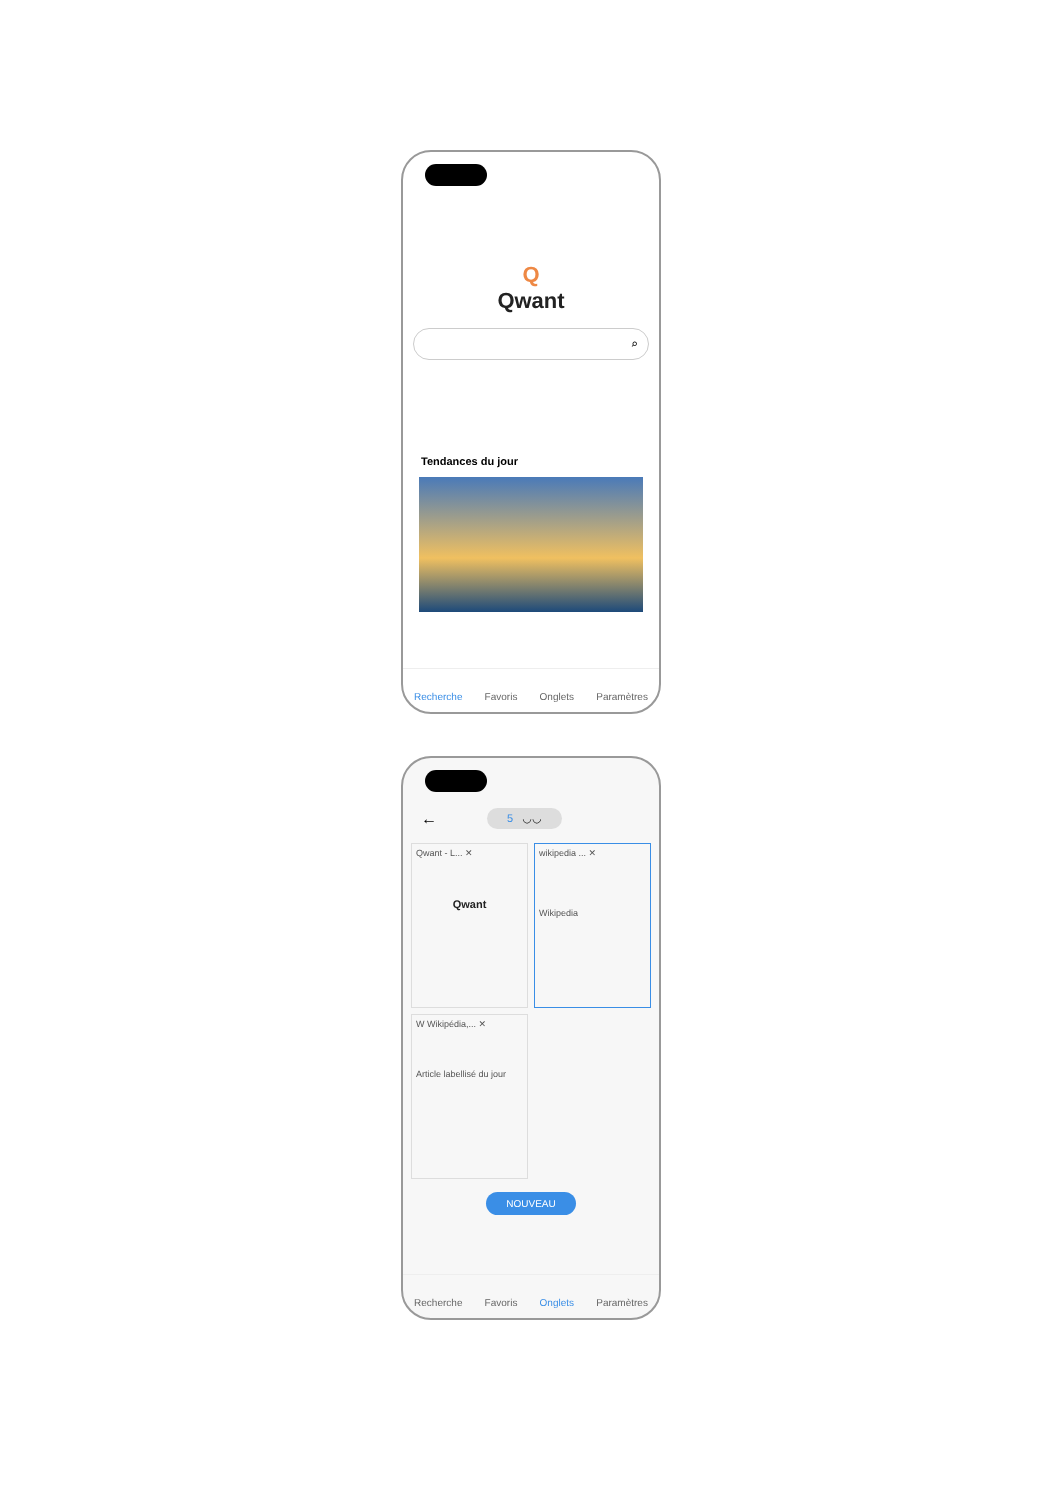Q
Qwant
⌕
Tendances du jour
Recherche Favoris Onglets Paramètres
← 5 ◡◡
Qwant - L... ✕
Qwant
wikipedia ... ✕
Wikipedia
W Wikipédia,... ✕
Article labellisé du jour
NOUVEAU
Recherche Favoris Onglets Paramètres